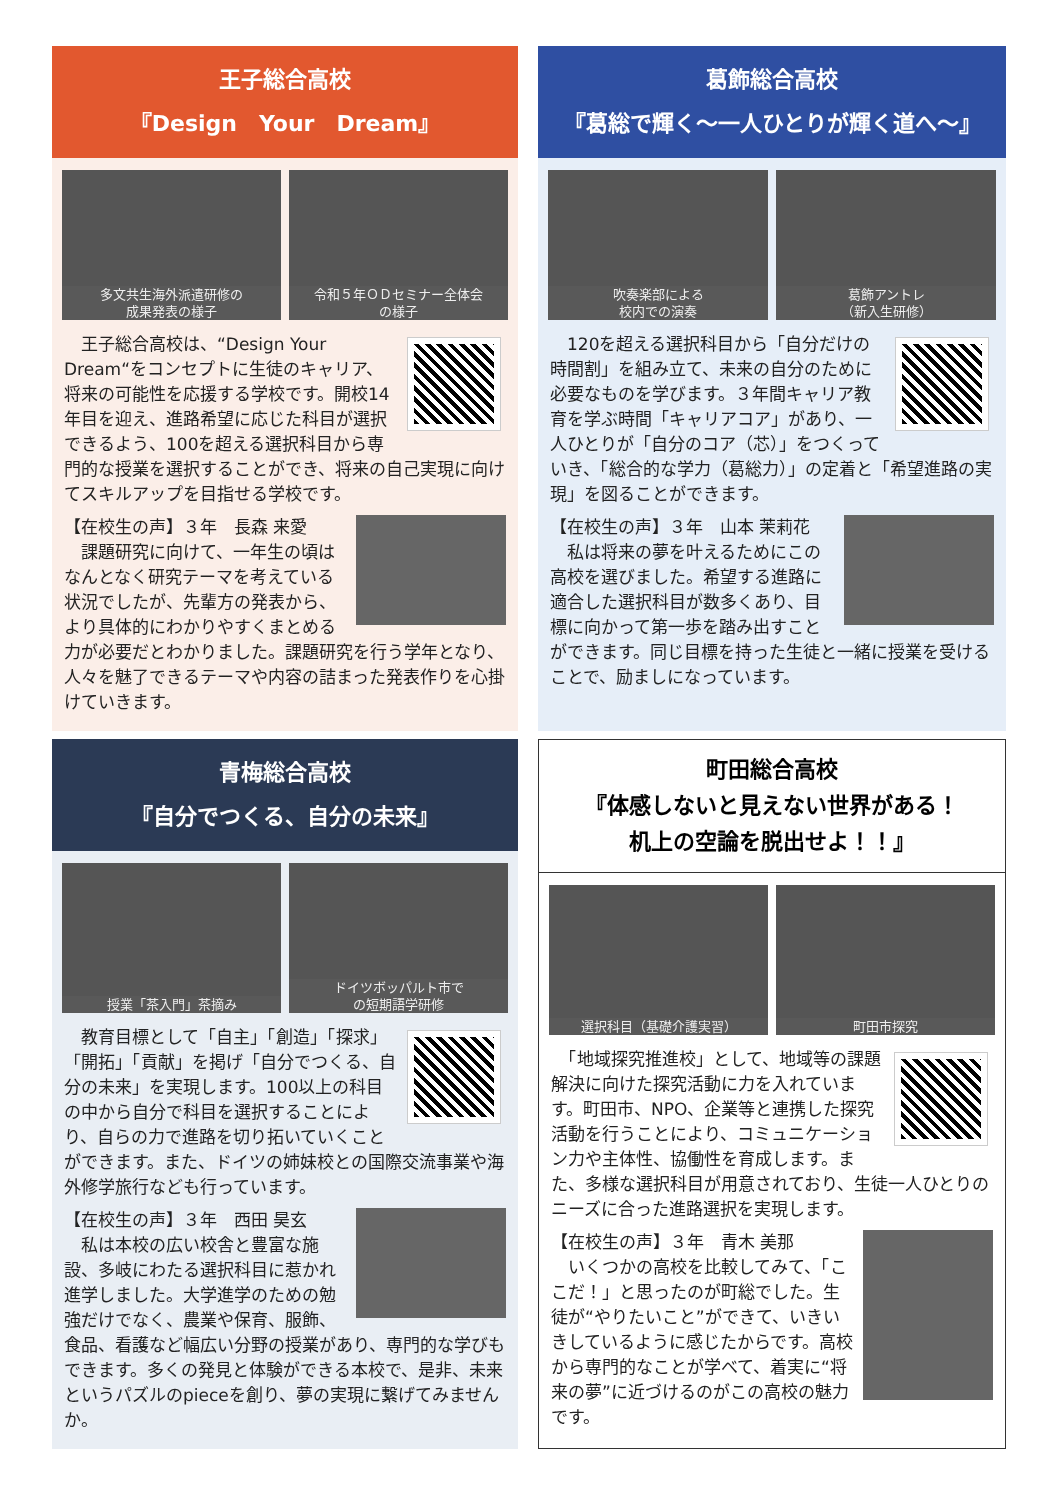王子総合高校
『Design　Your　Dream』
多文共生海外派遣研修の
成果発表の様子
令和５年ＯＤセミナー全体会
の様子
　王子総合高校は、“Design Your Dream“をコンセプトに生徒のキャリア、将来の可能性を応援する学校です。開校14年目を迎え、進路希望に応じた科目が選択できるよう、100を超える選択科目から専門的な授業を選択することができ、将来の自己実現に向けてスキルアップを目指せる学校です。
【在校生の声】３年　長森 来愛
　課題研究に向けて、一年生の頃はなんとなく研究テーマを考えている状況でしたが、先輩方の発表から、より具体的にわかりやすくまとめる力が必要だとわかりました。課題研究を行う学年となり、人々を魅了できるテーマや内容の詰まった発表作りを心掛けていきます。
葛飾総合高校
『葛総で輝く～一人ひとりが輝く道へ～』
吹奏楽部による
校内での演奏
葛飾アントレ
（新入生研修）
　120を超える選択科目から「自分だけの時間割」を組み立て、未来の自分のために必要なものを学びます。３年間キャリア教育を学ぶ時間「キャリアコア」があり、一人ひとりが「自分のコア（芯）」をつくっていき、「総合的な学力（葛総力）」の定着と「希望進路の実現」を図ることができます。
【在校生の声】３年　山本 茉莉花
　私は将来の夢を叶えるためにこの高校を選びました。希望する進路に適合した選択科目が数多くあり、目標に向かって第一歩を踏み出すことができます。同じ目標を持った生徒と一緒に授業を受けることで、励ましになっています。
青梅総合高校
『自分でつくる、自分の未来』
授業「茶入門」茶摘み ドイツボッパルト市で
の短期語学研修
　教育目標として「自主」「創造」「探求」「開拓」「貢献」を掲げ「自分でつくる、自分の未来」を実現します。100以上の科目の中から自分で科目を選択することにより、自らの力で進路を切り拓いていくことができます。また、ドイツの姉妹校との国際交流事業や海外修学旅行なども行っています。
【在校生の声】３年　西田 昊玄
　私は本校の広い校舎と豊富な施設、多岐にわたる選択科目に惹かれ進学しました。大学進学のための勉強だけでなく、農業や保育、服飾、食品、看護など幅広い分野の授業があり、専門的な学びもできます。多くの発見と体験ができる本校で、是非、未来というパズルのpieceを創り、夢の実現に繋げてみませんか。
町田総合高校
『体感しないと見えない世界がある！
机上の空論を脱出せよ！！』
選択科目（基礎介護実習） 町田市探究
　「地域探究推進校」として、地域等の課題解決に向けた探究活動に力を入れています。町田市、NPO、企業等と連携した探究活動を行うことにより、コミュニケーション力や主体性、協働性を育成します。また、多様な選択科目が用意されており、生徒一人ひとりのニーズに合った進路選択を実現します。
【在校生の声】３年　青木 美那
　いくつかの高校を比較してみて、「ここだ！」と思ったのが町総でした。生徒が“やりたいこと”ができて、いきいきしているように感じたからです。高校から専門的なことが学べて、着実に“将来の夢”に近づけるのがこの高校の魅力です。